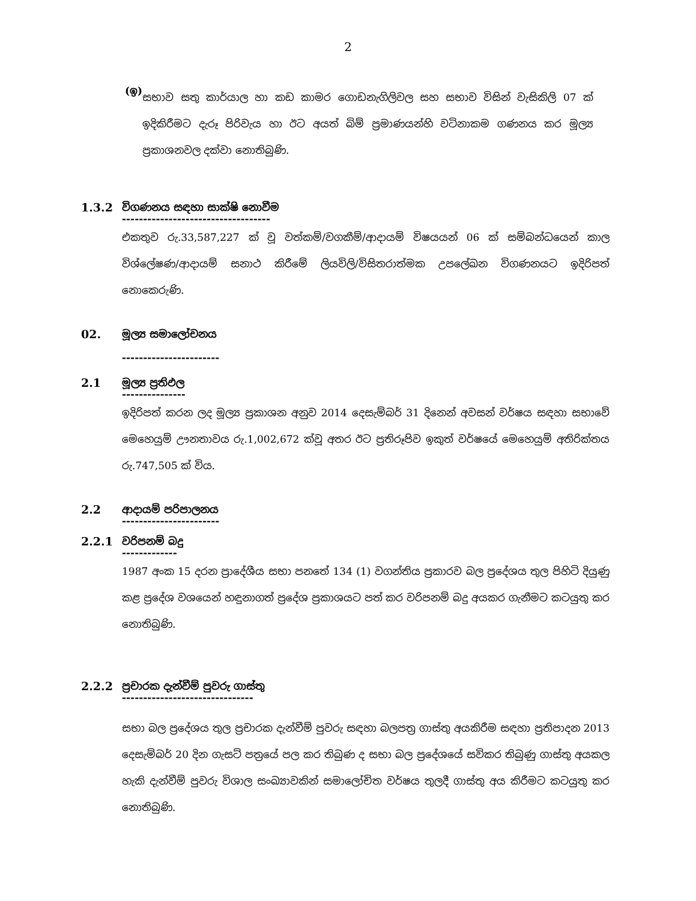2
(ඉ)
සභාව සතු කාර්යාල හා කඩ කාමර ගොඩනැගිලිවල සහ සභාව විසින් වැසිකිලි 07 ක් ඉදිකිරීමට දැරූ පිරිවැය හා ඊට අයත් බිම් ප්‍රමාණයන්හි වටිනාකම ගණනය කර මූල්‍ය ප්‍රකාශනවල දක්වා නොතිබුණි.
1.3.2 විගණනය සඳහා සාක්ෂි නොවීම
-----------------------------------
එකතුව රු.33,587,227 ක් වූ වත්කම්/වගකීම්/ආදායම් විෂයයන් 06 ක් සම්බන්ධයෙන් කාල විශ්ලේෂණ/ආදායම් සනාථ කිරීමේ ලියවිලි/විසිතරාත්මක උපලේඛන විගණනයට ඉදිරිපත් නොකෙරුණි.
02. මූල්‍ය සමාලෝචනය
-----------------------
2.1 මූල්‍ය ප්‍රතිඵල
---------------
ඉදිරිපත් කරන ලද මූල්‍ය ප්‍රකාශන අනුව 2014 දෙසැම්බර් 31 දිනෙන් අවසන් වර්ෂය සඳහා සභාවේ මෙහෙයුම් ඌනතාවය රු.1,002,672 ක්වූ අතර ඊට ප්‍රතිරූපිව ඉකුත් වර්ෂයේ මෙහෙයුම් අතිරික්තය රු.747,505 ක් විය.
2.2 ආදායම් පරිපාලනය
-----------------------
2.2.1 වරිපනම් බදු
-------------
1987 අංක 15 දරන ප්‍රාදේශීය සභා පනතේ 134 (1) වගන්තිය ප්‍රකාරව බල ප්‍රදේශය තුල පිහිටි දියුණු කළ ප්‍රදේශ වශයෙන් හඳුනාගත් ප්‍රදේශ ප්‍රකාශයට පත් කර වරිපනම් බදු අයකර ගැනීමට කටයුතු කර නොතිබුණි.
2.2.2 ප්‍රචාරක දැන්වීම් පුවරු ගාස්තු
-------------------------------
සභා බල ප්‍රදේශය තුල ප්‍රචාරක දැන්වීම් පුවරු සඳහා බලපත්‍ර ගාස්තු අයකිරීම සඳහා ප්‍රතිපාදන 2013 දෙසැම්බර් 20 දින ගැසට් පත්‍රයේ පල කර තිබුණ ද සභා බල ප්‍රදේශයේ සවිකර තිබුණු ගාස්තු අයකල හැකි දැන්වීම් පුවරු විශාල සංඛ්‍යාවකින් සමාලෝචිත වර්ෂය තුලදී ගාස්තු අය කිරීමට කටයුතු කර නොතිබුණි.